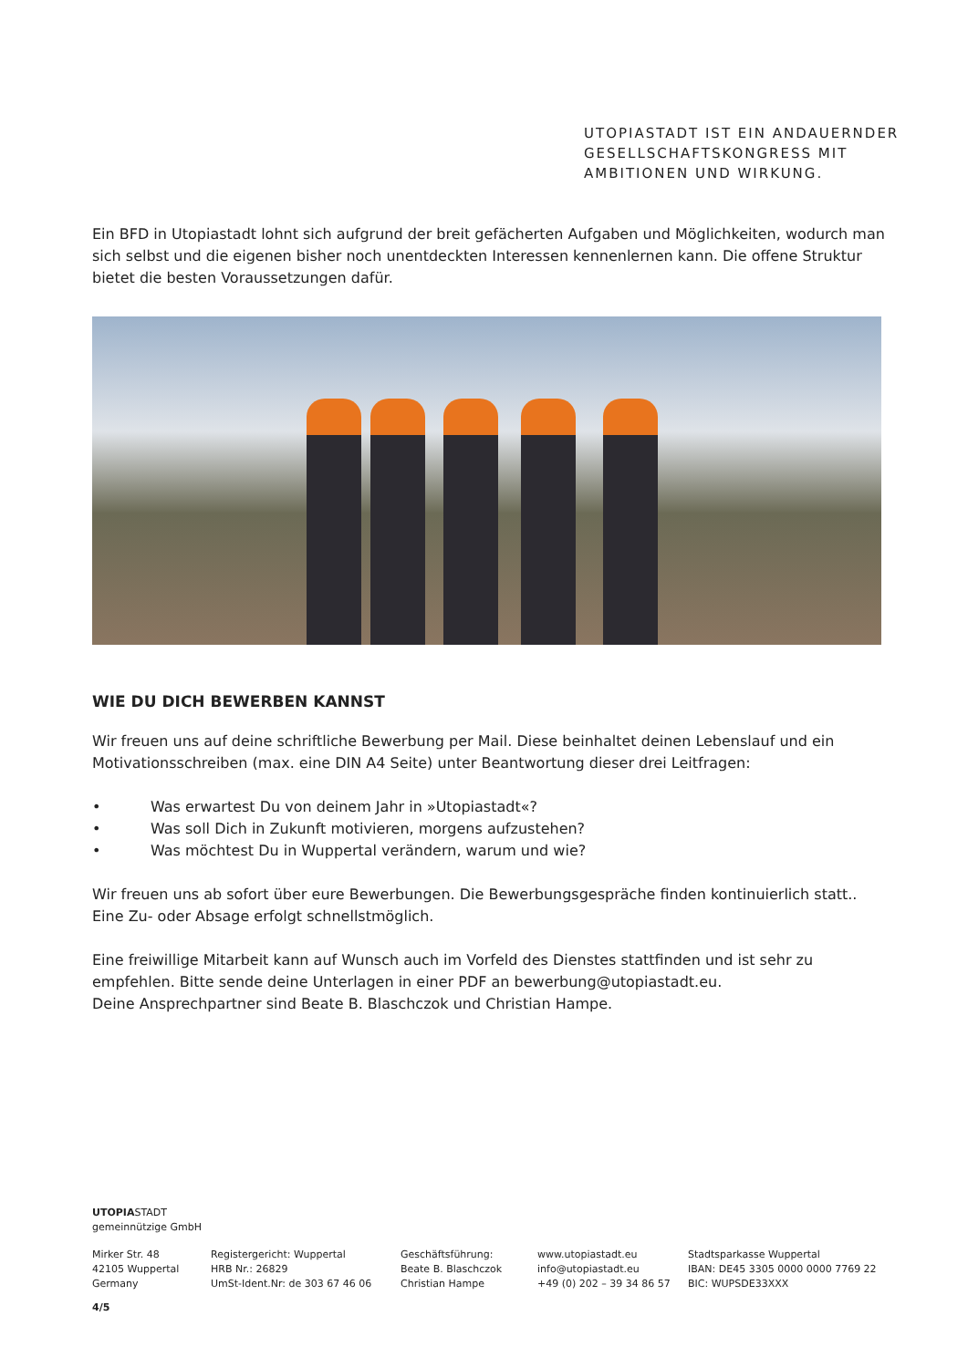UTOPIASTADT IST EIN ANDAUERNDER
GESELLSCHAFTSKONGRESS MIT
AMBITIONEN UND WIRKUNG.
Ein BFD in Utopiastadt lohnt sich aufgrund der breit gefächerten Aufgaben und Möglichkeiten, wodurch man sich selbst und die eigenen bisher noch unentdeckten Interessen kennenlernen kann. Die offene Struktur bietet die besten Voraussetzungen dafür.
WIE DU DICH BEWERBEN KANNST
Wir freuen uns auf deine schriftliche Bewerbung per Mail. Diese beinhaltet deinen Lebenslauf und ein Motivationsschreiben (max. eine DIN A4 Seite) unter Beantwortung dieser drei Leitfragen:
• Was erwartest Du von deinem Jahr in »Utopiastadt«?
• Was soll Dich in Zukunft motivieren, morgens aufzustehen?
• Was möchtest Du in Wuppertal verändern, warum und wie?
Wir freuen uns ab sofort über eure Bewerbungen. Die Bewerbungsgespräche finden kontinuierlich statt.. Eine Zu- oder Absage erfolgt schnellstmöglich.
Eine freiwillige Mitarbeit kann auf Wunsch auch im Vorfeld des Dienstes stattfinden und ist sehr zu empfehlen. Bitte sende deine Unterlagen in einer PDF an bewerbung@utopiastadt.eu.
Deine Ansprechpartner sind Beate B. Blaschczok und Christian Hampe.
UTOPIASTADT
gemeinnützige GmbH
Mirker Str. 48
42105 Wuppertal
Germany
Registergericht: Wuppertal
HRB Nr.: 26829
UmSt-Ident.Nr: de 303 67 46 06
Geschäftsführung:
Beate B. Blaschczok
Christian Hampe
www.utopiastadt.eu
info@utopiastadt.eu
+49 (0) 202 – 39 34 86 57
Stadtsparkasse Wuppertal
IBAN: DE45 3305 0000 0000 7769 22
BIC: WUPSDE33XXX
4/5